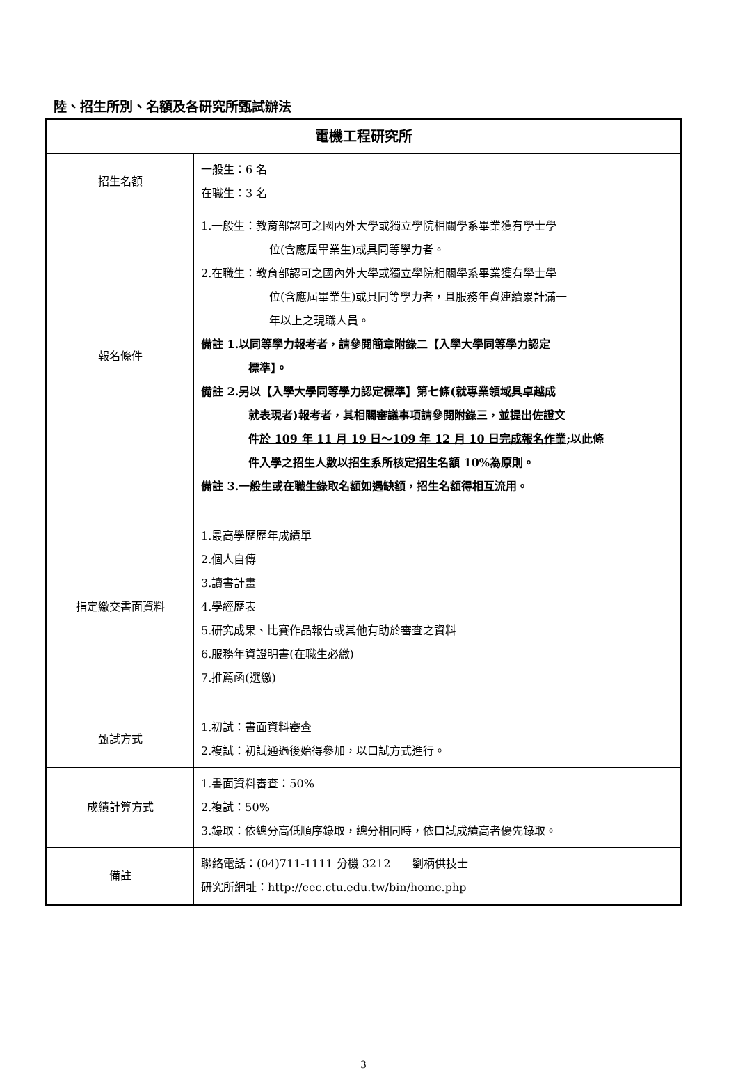陸、招生所別、名額及各研究所甄試辦法
| 電機工程研究所 | |
| --- | --- |
| 招生名額 | 一般生：6 名 在職生：3 名 |
| 報名條件 | 1.一般生：教育部認可之國內外大學或獨立學院相關學系畢業獲有學士學 位(含應屆畢業生)或具同等學力者。 2.在職生：教育部認可之國內外大學或獨立學院相關學系畢業獲有學士學 位(含應屆畢業生)或具同等學力者，且服務年資連續累計滿一 年以上之現職人員。 備註 1.以同等學力報考者，請參閱簡章附錄二【入學大學同等學力認定 標準】。 備註 2.另以【入學大學同等學力認定標準】第七條(就專業領域具卓越成 就表現者)報考者，其相關審議事項請參閱附錄三，並提出佐證文 件 於 109 年 11 月 19 日～109 年 12 月 10 日完成報名作業 ;以此條 件入學之招生人數以招生系所核定招生名額 10%為原則。 備註 3.一般生或在職生錄取名額如遇缺額，招生名額得相互流用。 |
| 指定繳交書面資料 | 1.最高學歷歷年成績單 2.個人自傳 3.讀書計畫 4.學經歷表 5.研究成果、比賽作品報告或其他有助於審查之資料 6.服務年資證明書(在職生必繳) 7.推薦函(選繳) |
| 甄試方式 | 1.初試：書面資料審查 2.複試：初試通過後始得參加，以口試方式進行。 |
| 成績計算方式 | 1.書面資料審查：50% 2.複試：50% 3.錄取：依總分高低順序錄取，總分相同時，依口試成績高者優先錄取。 |
| 備註 | 聯絡電話：(04)711-1111 分機 3212 劉柄供技士 研究所網址： http://eec.ctu.edu.tw/bin/home.php |
3